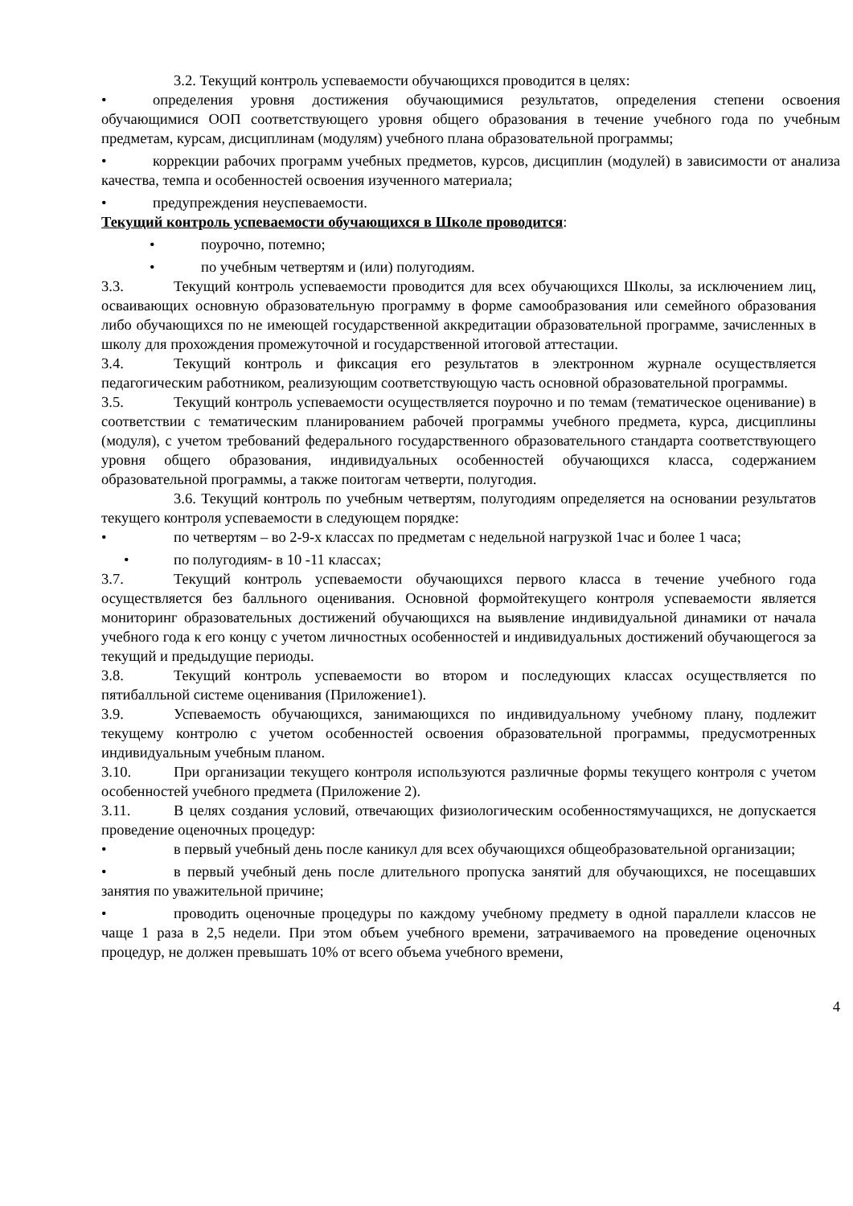3.2. Текущий контроль успеваемости обучающихся проводится в целях:
• определения уровня достижения обучающимися результатов, определения степени освоения обучающимися ООП соответствующего уровня общего образования в течение учебного года по учебным предметам, курсам, дисциплинам (модулям) учебного плана образовательной программы;
• коррекции рабочих программ учебных предметов, курсов, дисциплин (модулей) в зависимости от анализа качества, темпа и особенностей освоения изученного материала;
• предупреждения неуспеваемости.
Текущий контроль успеваемости обучающихся в Школе проводится:
• поурочно, потемно;
• по учебным четвертям и (или) полугодиям.
3.3. Текущий контроль успеваемости проводится для всех обучающихся Школы, за исключением лиц, осваивающих основную образовательную программу в форме самообразования или семейного образования либо обучающихся по не имеющей государственной аккредитации образовательной программе, зачисленных в школу для прохождения промежуточной и государственной итоговой аттестации.
3.4. Текущий контроль и фиксация его результатов в электронном журнале осуществляется педагогическим работником, реализующим соответствующую часть основной образовательной программы.
3.5. Текущий контроль успеваемости осуществляется поурочно и по темам (тематическое оценивание) в соответствии с тематическим планированием рабочей программы учебного предмета, курса, дисциплины (модуля), с учетом требований федерального государственного образовательного стандарта соответствующего уровня общего образования, индивидуальных особенностей обучающихся класса, содержанием образовательной программы, а также поитогам четверти, полугодия.
3.6. Текущий контроль по учебным четвертям, полугодиям определяется на основании результатов текущего контроля успеваемости в следующем порядке:
• по четвертям – во 2-9-х классах по предметам с недельной нагрузкой 1час и более 1 часа;
• по полугодиям- в 10 -11 классах;
3.7. Текущий контроль успеваемости обучающихся первого класса в течение учебного года осуществляется без балльного оценивания. Основной формойтекущего контроля успеваемости является мониторинг образовательных достижений обучающихся на выявление индивидуальной динамики от начала учебного года к его концу с учетом личностных особенностей и индивидуальных достижений обучающегося за текущий и предыдущие периоды.
3.8. Текущий контроль успеваемости во втором и последующих классах осуществляется по пятибалльной системе оценивания (Приложение1).
3.9. Успеваемость обучающихся, занимающихся по индивидуальному учебному плану, подлежит текущему контролю с учетом особенностей освоения образовательной программы, предусмотренных индивидуальным учебным планом.
3.10. При организации текущего контроля используются различные формы текущего контроля с учетом особенностей учебного предмета (Приложение 2).
3.11. В целях создания условий, отвечающих физиологическим особенностямучащихся, не допускается проведение оценочных процедур:
• в первый учебный день после каникул для всех обучающихся общеобразовательной организации;
• в первый учебный день после длительного пропуска занятий для обучающихся, не посещавших занятия по уважительной причине;
• проводить оценочные процедуры по каждому учебному предмету в одной параллели классов не чаще 1 раза в 2,5 недели. При этом объем учебного времени, затрачиваемого на проведение оценочных процедур, не должен превышать 10% от всего объема учебного времени,
4